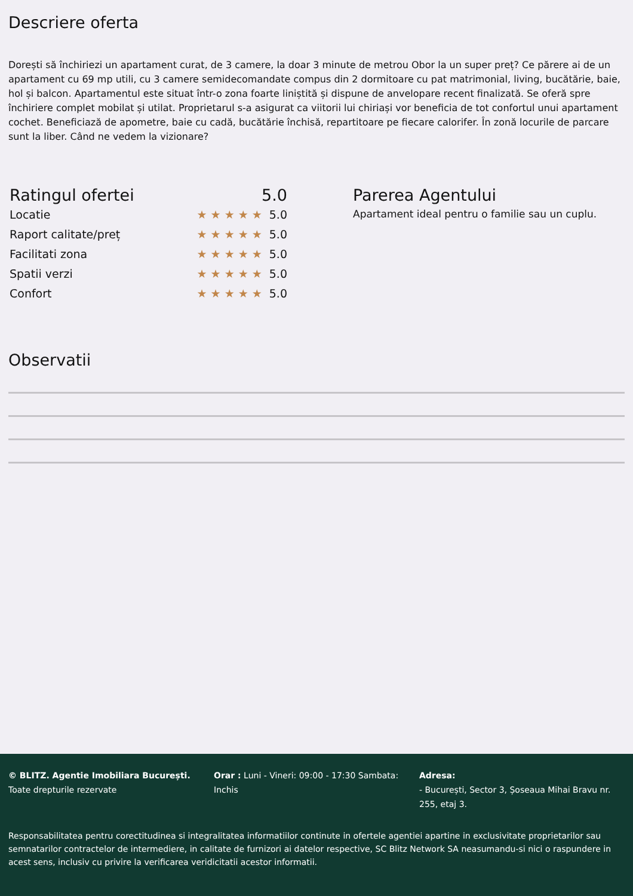Descriere oferta
Dorești să închiriezi un apartament curat, de 3 camere, la doar 3 minute de metrou Obor la un super preț? Ce părere ai de un apartament cu 69 mp utili, cu 3 camere semidecomandate compus din 2 dormitoare cu pat matrimonial, living, bucătărie, baie, hol și balcon. Apartamentul este situat într-o zona foarte liniștită și dispune de anvelopare recent finalizată. Se oferă spre închiriere complet mobilat și utilat. Proprietarul s-a asigurat ca viitorii lui chiriași vor beneficia de tot confortul unui apartament cochet. Beneficiază de apometre, baie cu cadă, bucătărie închisă, repartitoare pe fiecare calorifer. În zonă locurile de parcare sunt la liber. Când ne vedem la vizionare?
Ratingul ofertei 5.0
Locatie ★★★★★ 5.0
Raport calitate/preț ★★★★★ 5.0
Facilitati zona ★★★★★ 5.0
Spatii verzi ★★★★★ 5.0
Confort ★★★★★ 5.0
Parerea Agentului
Apartament ideal pentru o familie sau un cuplu.
Observatii
© BLITZ. Agentie Imobiliara București.
Toate drepturile rezervate
Orar : Luni - Vineri: 09:00 - 17:30 Sambata: Inchis
Adresa:
- București, Sector 3, Șoseaua Mihai Bravu nr. 255, etaj 3.
Responsabilitatea pentru corectitudinea si integralitatea informatiilor continute in ofertele agentiei apartine in exclusivitate proprietarilor sau semnatarilor contractelor de intermediere, in calitate de furnizori ai datelor respective, SC Blitz Network SA neasumandu-si nici o raspundere in acest sens, inclusiv cu privire la verificarea veridicitatii acestor informatii.